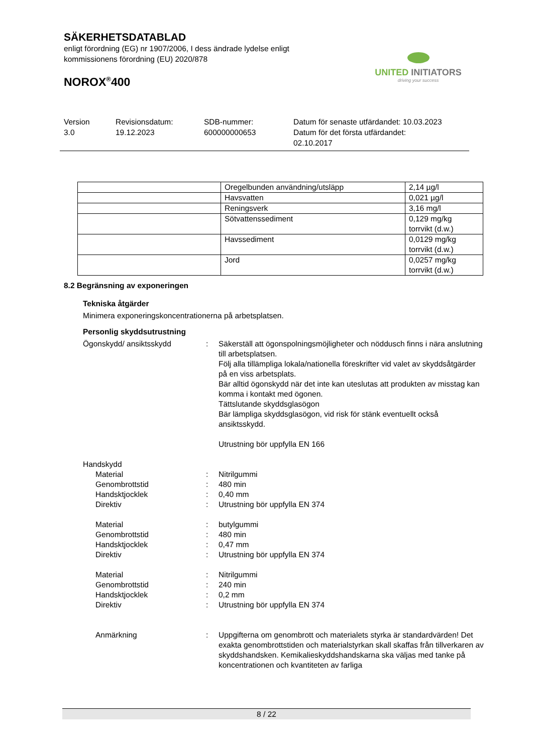SÄKERHETSDATABLAD
enligt förordning (EG) nr 1907/2006, I dess ändrade lydelse enligt
kommissionens förordning (EU) 2020/878
NOROX<sup>®</sup>400
UNITED INITIATORS
driving your success
Version
3.0
Revisionsdatum:
19.12.2023
SDB-nummer:
600000000653
Datum för senaste utfärdandet: 10.03.2023
Datum för det första utfärdandet:
02.10.2017
| | Oregelbunden användning/utsläpp | 2,14 µg/l |
| | Havsvatten | 0,021 µg/l |
| | Reningsverk | 3,16 mg/l |
| | Sötvattenssediment | 0,129 mg/kg torrvikt (d.w.) |
| | Havssediment | 0,0129 mg/kg torrvikt (d.w.) |
| | Jord | 0,0257 mg/kg torrvikt (d.w.) |
8.2 Begränsning av exponeringen
Tekniska åtgärder
Minimera exponeringskoncentrationerna på arbetsplatsen.
Personlig skyddsutrustning
Ögonskydd/ ansiktsskydd
:
Säkerställ att ögonspolningsmöjligheter och nöddusch finns i nära anslutning till arbetsplatsen.
Följ alla tillämpliga lokala/nationella föreskrifter vid valet av skyddsåtgärder på en viss arbetsplats.
Bär alltid ögonskydd när det inte kan uteslutas att produkten av misstag kan komma i kontakt med ögonen.
Tättslutande skyddsglasögon
Bär lämpliga skyddsglasögon, vid risk för stänk eventuellt också ansiktsskydd.
Utrustning bör uppfylla EN 166
Handskydd
Material
:
Nitrilgummi
Genombrottstid
:
480 min
Handsktjocklek
:
0,40 mm
Direktiv
:
Utrustning bör uppfylla EN 374
Material
:
butylgummi
Genombrottstid
:
480 min
Handsktjocklek
:
0,47 mm
Direktiv
:
Utrustning bör uppfylla EN 374
Material
:
Nitrilgummi
Genombrottstid
:
240 min
Handsktjocklek
:
0,2 mm
Direktiv
:
Utrustning bör uppfylla EN 374
Anmärkning
:
Uppgifterna om genombrott och materialets styrka är standardvärden! Det exakta genombrottstiden och materialstyrkan skall skaffas från tillverkaren av skyddshandsken. Kemikalieskyddshandskarna ska väljas med tanke på koncentrationen och kvantiteten av farliga
8 / 22